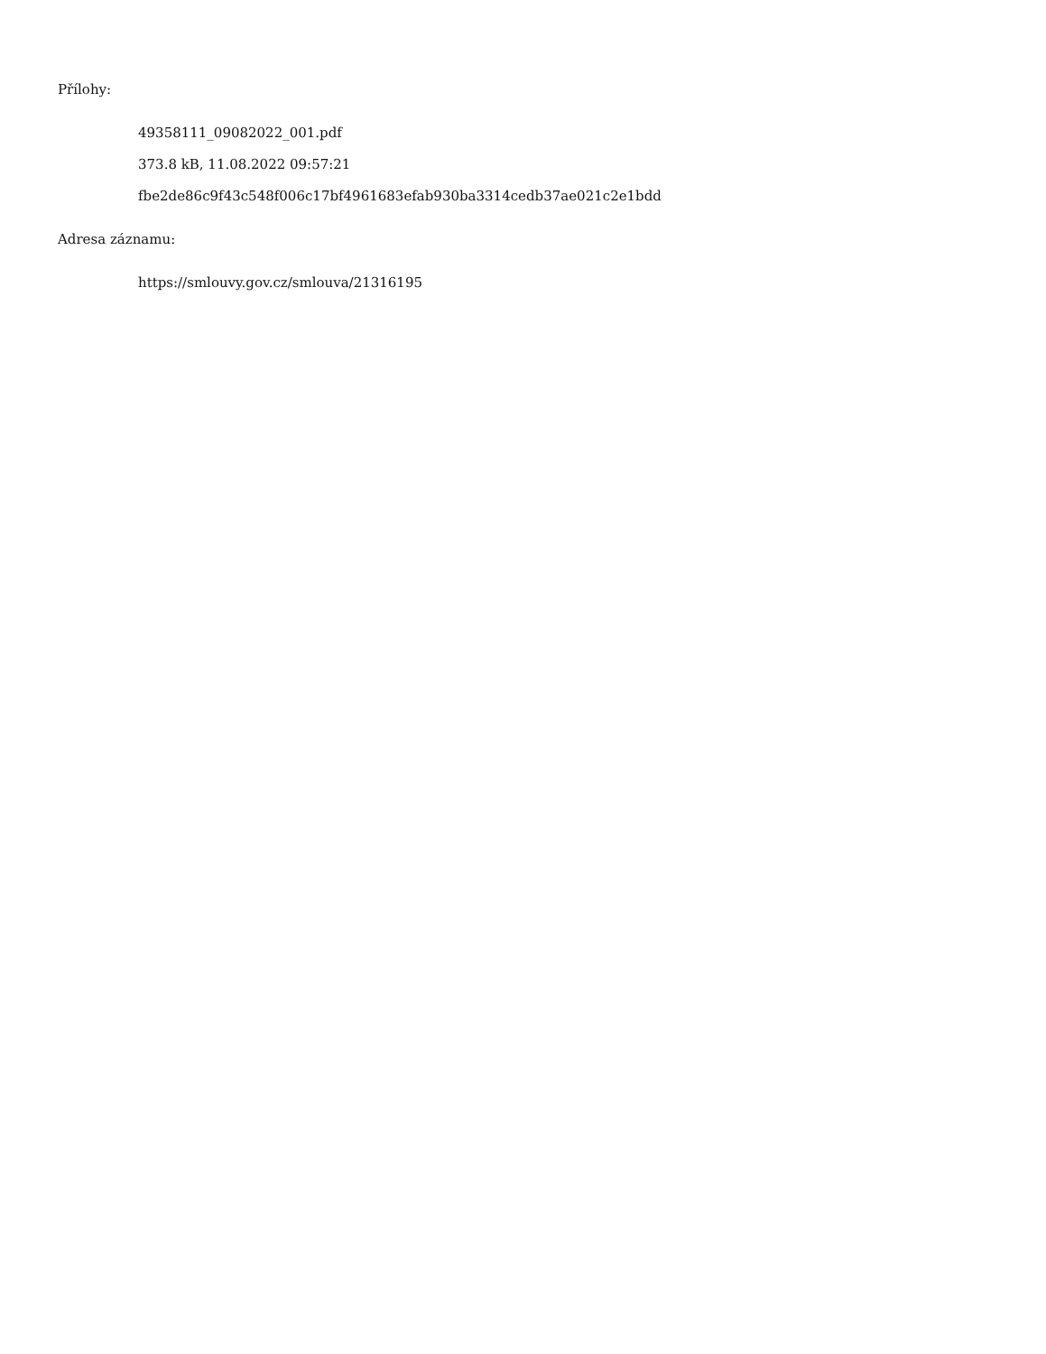Přílohy:
49358111_09082022_001.pdf
373.8 kB, 11.08.2022 09:57:21
fbe2de86c9f43c548f006c17bf4961683efab930ba3314cedb37ae021c2e1bdd
Adresa záznamu:
https://smlouvy.gov.cz/smlouva/21316195